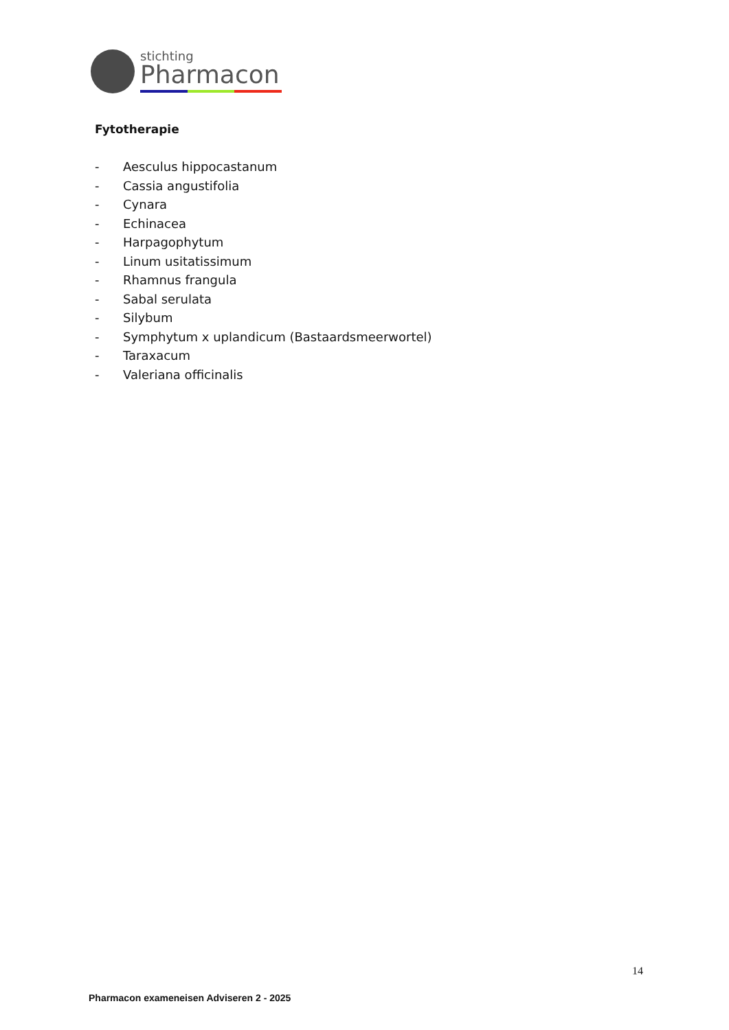stichting
Pharmacon
Fytotherapie
- Aesculus hippocastanum
- Cassia angustifolia
- Cynara
- Echinacea
- Harpagophytum
- Linum usitatissimum
- Rhamnus frangula
- Sabal serulata
- Silybum
- Symphytum x uplandicum (Bastaardsmeerwortel)
- Taraxacum
- Valeriana officinalis
14
Pharmacon exameneisen Adviseren 2 - 2025